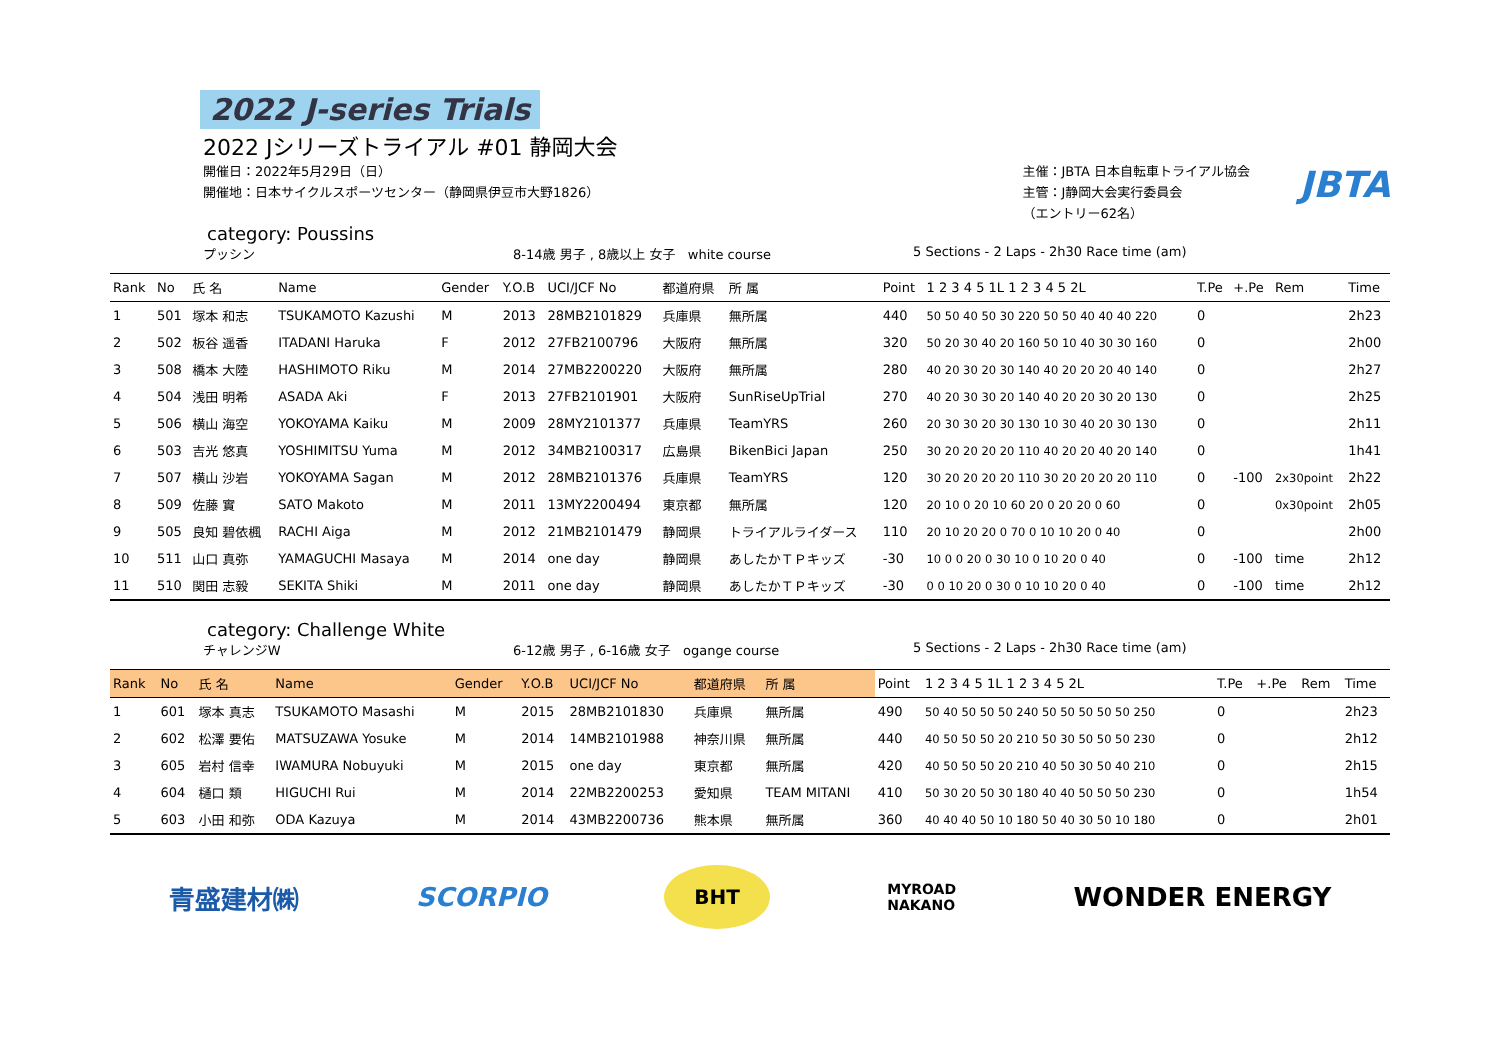2022 J-series Trials
2022 Jシリーズトライアル #01 静岡大会
開催日：2022年5月29日（日）
開催地：日本サイクルスポーツセンター（静岡県伊豆市大野1826）
主催：JBTA 日本自転車トライアル協会
主管：J静岡大会実行委員会
（エントリー62名）
JBTA
category: Poussins
プッシン 8-14歳 男子 , 8歳以上 女子 white course 5 Sections - 2 Laps - 2h30 Race time (am)
| Rank | No | 氏 名 | Name | Gender | Y.O.B | UCI/JCF No | 都道府県 | 所 属 | Point | 1 2 3 4 5 1L 1 2 3 4 5 2L | T.Pe | +.Pe | Rem | Time |
| --- | --- | --- | --- | --- | --- | --- | --- | --- | --- | --- | --- | --- | --- | --- |
| 1 | 501 | 塚本 和志 | TSUKAMOTO Kazushi | M | 2013 | 28MB2101829 | 兵庫県 | 無所属 | 440 | 50 50 40 50 30 220 50 50 40 40 40 220 | 0 | | | 2h23 |
| 2 | 502 | 板谷 遥香 | ITADANI Haruka | F | 2012 | 27FB2100796 | 大阪府 | 無所属 | 320 | 50 20 30 40 20 160 50 10 40 30 30 160 | 0 | | | 2h00 |
| 3 | 508 | 橋本 大陸 | HASHIMOTO Riku | M | 2014 | 27MB2200220 | 大阪府 | 無所属 | 280 | 40 20 30 20 30 140 40 20 20 20 40 140 | 0 | | | 2h27 |
| 4 | 504 | 浅田 明希 | ASADA Aki | F | 2013 | 27FB2101901 | 大阪府 | SunRiseUpTrial | 270 | 40 20 30 30 20 140 40 20 20 30 20 130 | 0 | | | 2h25 |
| 5 | 506 | 横山 海空 | YOKOYAMA Kaiku | M | 2009 | 28MY2101377 | 兵庫県 | TeamYRS | 260 | 20 30 30 20 30 130 10 30 40 20 30 130 | 0 | | | 2h11 |
| 6 | 503 | 吉光 悠真 | YOSHIMITSU Yuma | M | 2012 | 34MB2100317 | 広島県 | BikenBici Japan | 250 | 30 20 20 20 20 110 40 20 20 40 20 140 | 0 | | | 1h41 |
| 7 | 507 | 横山 沙岩 | YOKOYAMA Sagan | M | 2012 | 28MB2101376 | 兵庫県 | TeamYRS | 120 | 30 20 20 20 20 110 30 20 20 20 20 110 | 0 | -100 | 2x30point | 2h22 |
| 8 | 509 | 佐藤 實 | SATO Makoto | M | 2011 | 13MY2200494 | 東京都 | 無所属 | 120 | 20 10 0 20 10 60 20 0 20 20 0 60 | 0 | | 0x30point | 2h05 |
| 9 | 505 | 良知 碧依楓 | RACHI Aiga | M | 2012 | 21MB2101479 | 静岡県 | トライアルライダース | 110 | 20 10 20 20 0 70 0 10 10 20 0 40 | 0 | | | 2h00 |
| 10 | 511 | 山口 真弥 | YAMAGUCHI Masaya | M | 2014 | one day | 静岡県 | あしたかＴＰキッズ | -30 | 10 0 0 20 0 30 10 0 10 20 0 40 | 0 | -100 | time | 2h12 |
| 11 | 510 | 関田 志毅 | SEKITA Shiki | M | 2011 | one day | 静岡県 | あしたかＴＰキッズ | -30 | 0 0 10 20 0 30 0 10 10 20 0 40 | 0 | -100 | time | 2h12 |
category: Challenge White
チャレンジW 6-12歳 男子 , 6-16歳 女子 ogange course 5 Sections - 2 Laps - 2h30 Race time (am)
| Rank | No | 氏 名 | Name | Gender | Y.O.B | UCI/JCF No | 都道府県 | 所 属 | Point | 1 2 3 4 5 1L 1 2 3 4 5 2L | T.Pe | +.Pe | Rem | Time |
| --- | --- | --- | --- | --- | --- | --- | --- | --- | --- | --- | --- | --- | --- | --- |
| 1 | 601 | 塚本 真志 | TSUKAMOTO Masashi | M | 2015 | 28MB2101830 | 兵庫県 | 無所属 | 490 | 50 40 50 50 50 240 50 50 50 50 50 250 | 0 | | | 2h23 |
| 2 | 602 | 松澤 要佑 | MATSUZAWA Yosuke | M | 2014 | 14MB2101988 | 神奈川県 | 無所属 | 440 | 40 50 50 50 20 210 50 30 50 50 50 230 | 0 | | | 2h12 |
| 3 | 605 | 岩村 信幸 | IWAMURA Nobuyuki | M | 2015 | one day | 東京都 | 無所属 | 420 | 40 50 50 50 20 210 40 50 30 50 40 210 | 0 | | | 2h15 |
| 4 | 604 | 樋口 類 | HIGUCHI Rui | M | 2014 | 22MB2200253 | 愛知県 | TEAM MITANI | 410 | 50 30 20 50 30 180 40 40 50 50 50 230 | 0 | | | 1h54 |
| 5 | 603 | 小田 和弥 | ODA Kazuya | M | 2014 | 43MB2200736 | 熊本県 | 無所属 | 360 | 40 40 40 50 10 180 50 40 30 50 10 180 | 0 | | | 2h01 |
青盛建材㈱ SCORPIO BHT MYROAD
NAKANO WONDER ENERGY